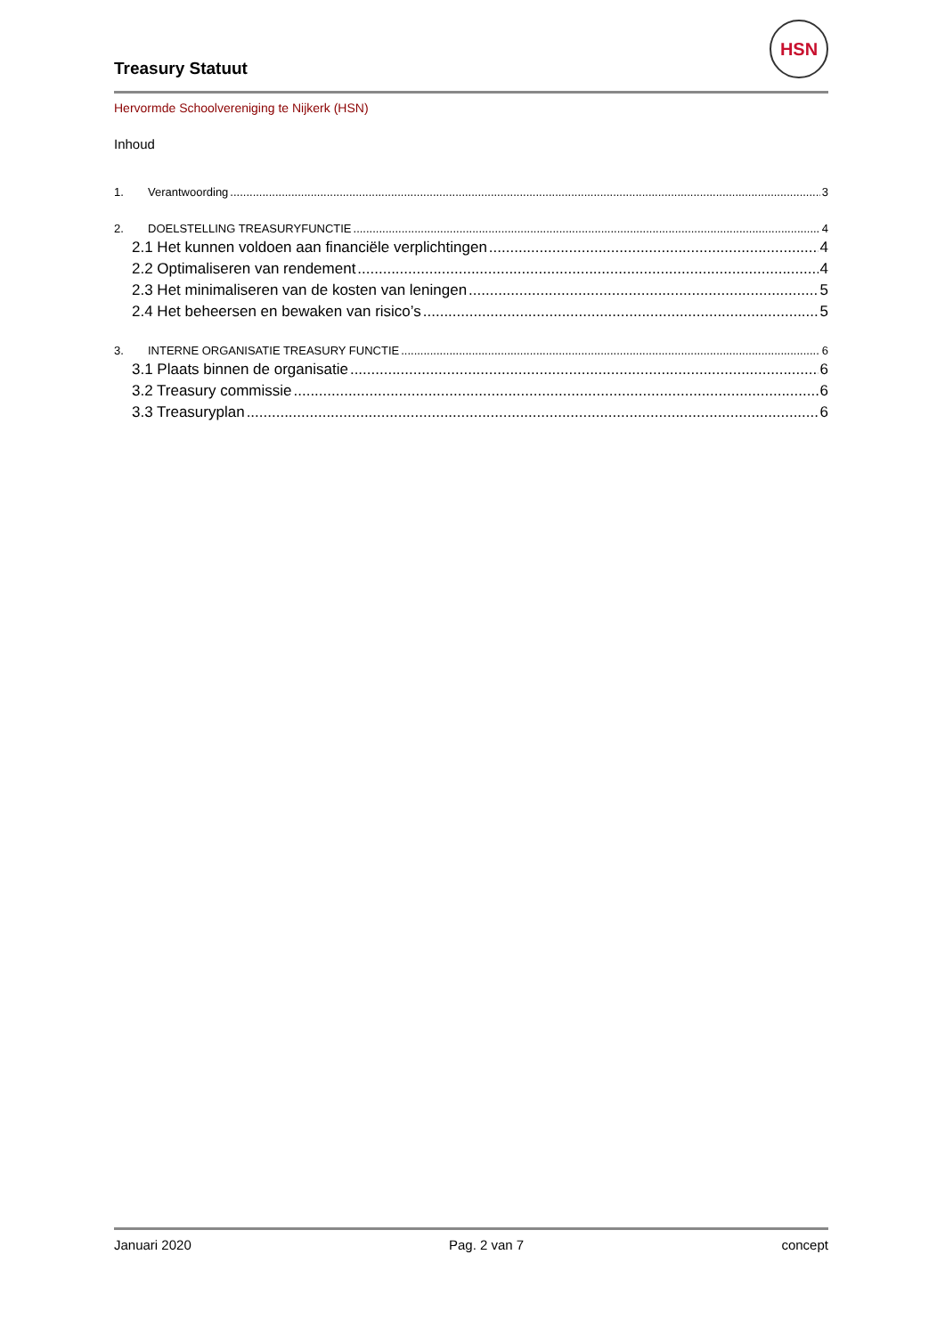Treasury Statuut
HSN
Hervormde Schoolvereniging te Nijkerk (HSN)
Inhoud
1. Verantwoording 3
2. DOELSTELLING TREASURYFUNCTIE 4
2.1 Het kunnen voldoen aan financiële verplichtingen 4
2.2 Optimaliseren van rendement 4
2.3 Het minimaliseren van de kosten van leningen 5
2.4 Het beheersen en bewaken van risico’s 5
3. INTERNE ORGANISATIE TREASURY FUNCTIE 6
3.1 Plaats binnen de organisatie 6
3.2 Treasury commissie 6
3.3 Treasuryplan 6
Januari 2020 Pag. 2 van 7 concept